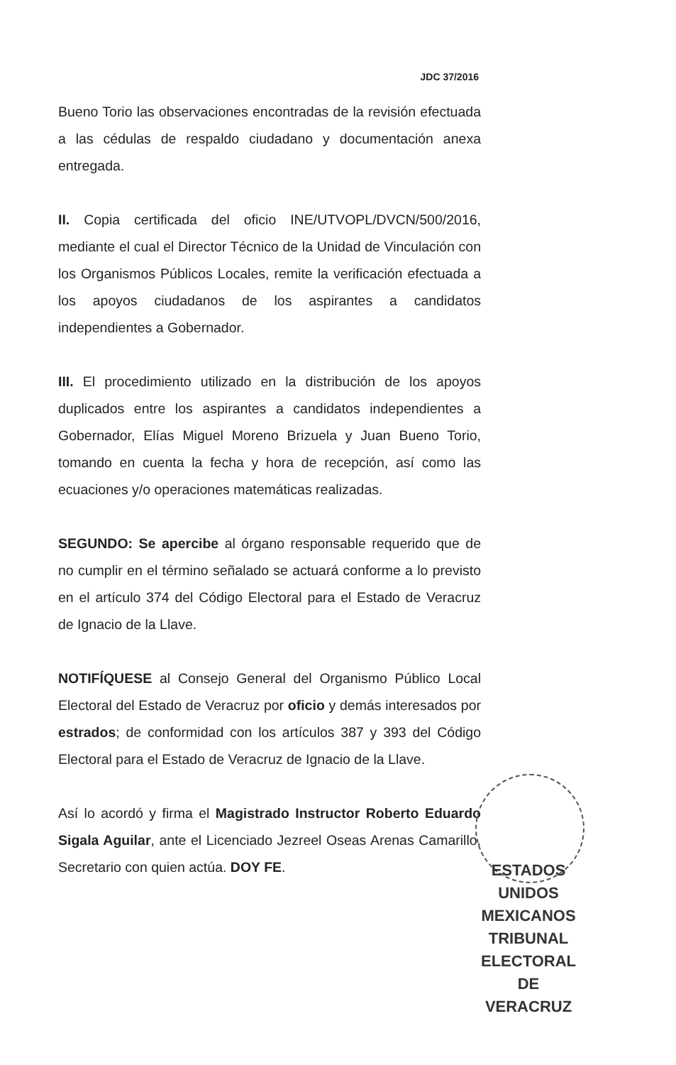JDC 37/2016
Bueno Torio las observaciones encontradas de la revisión efectuada a las cédulas de respaldo ciudadano y documentación anexa entregada.
II. Copia certificada del oficio INE/UTVOPL/DVCN/500/2016, mediante el cual el Director Técnico de la Unidad de Vinculación con los Organismos Públicos Locales, remite la verificación efectuada a los apoyos ciudadanos de los aspirantes a candidatos independientes a Gobernador.
III. El procedimiento utilizado en la distribución de los apoyos duplicados entre los aspirantes a candidatos independientes a Gobernador, Elías Miguel Moreno Brizuela y Juan Bueno Torio, tomando en cuenta la fecha y hora de recepción, así como las ecuaciones y/o operaciones matemáticas realizadas.
SEGUNDO: Se apercibe al órgano responsable requerido que de no cumplir en el término señalado se actuará conforme a lo previsto en el artículo 374 del Código Electoral para el Estado de Veracruz de Ignacio de la Llave.
NOTIFÍQUESE al Consejo General del Organismo Público Local Electoral del Estado de Veracruz por oficio y demás interesados por estrados; de conformidad con los artículos 387 y 393 del Código Electoral para el Estado de Veracruz de Ignacio de la Llave.
Así lo acordó y firma el Magistrado Instructor Roberto Eduardo Sigala Aguilar, ante el Licenciado Jezreel Oseas Arenas Camarillo, Secretario con quien actúa. DOY FE.
ESTADOS UNIDOS MEXICANOS
TRIBUNAL
ELECTORAL
DE VERACRUZ